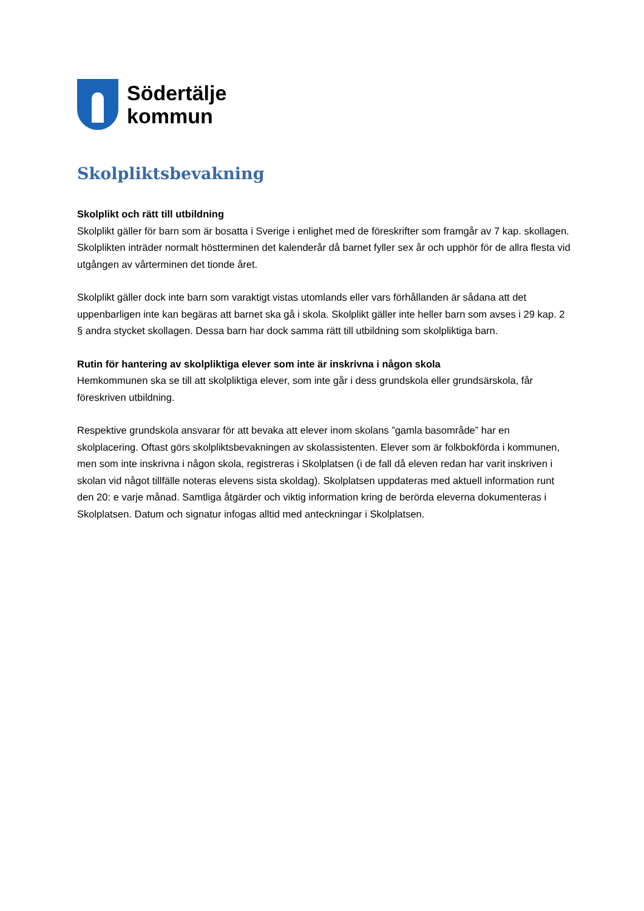Södertälje
kommun
Skolpliktsbevakning
Skolplikt och rätt till utbildning
Skolplikt gäller för barn som är bosatta i Sverige i enlighet med de föreskrifter som framgår av 7 kap. skollagen. Skolplikten inträder normalt höstterminen det kalenderår då barnet fyller sex år och upphör för de allra flesta vid utgången av vårterminen det tionde året.
Skolplikt gäller dock inte barn som varaktigt vistas utomlands eller vars förhållanden är sådana att det uppenbarligen inte kan begäras att barnet ska gå i skola. Skolplikt gäller inte heller barn som avses i 29 kap. 2 § andra stycket skollagen. Dessa barn har dock samma rätt till utbildning som skolpliktiga barn.
Rutin för hantering av skolpliktiga elever som inte är inskrivna i någon skola
Hemkommunen ska se till att skolpliktiga elever, som inte går i dess grundskola eller grundsärskola, får föreskriven utbildning.
Respektive grundskola ansvarar för att bevaka att elever inom skolans ”gamla basområde” har en skolplacering. Oftast görs skolpliktsbevakningen av skolassistenten. Elever som är folkbokförda i kommunen, men som inte inskrivna i någon skola, registreras i Skolplatsen (i de fall då eleven redan har varit inskriven i skolan vid något tillfälle noteras elevens sista skoldag). Skolplatsen uppdateras med aktuell information runt den 20: e varje månad. Samtliga åtgärder och viktig information kring de berörda eleverna dokumenteras i Skolplatsen. Datum och signatur infogas alltid med anteckningar i Skolplatsen.